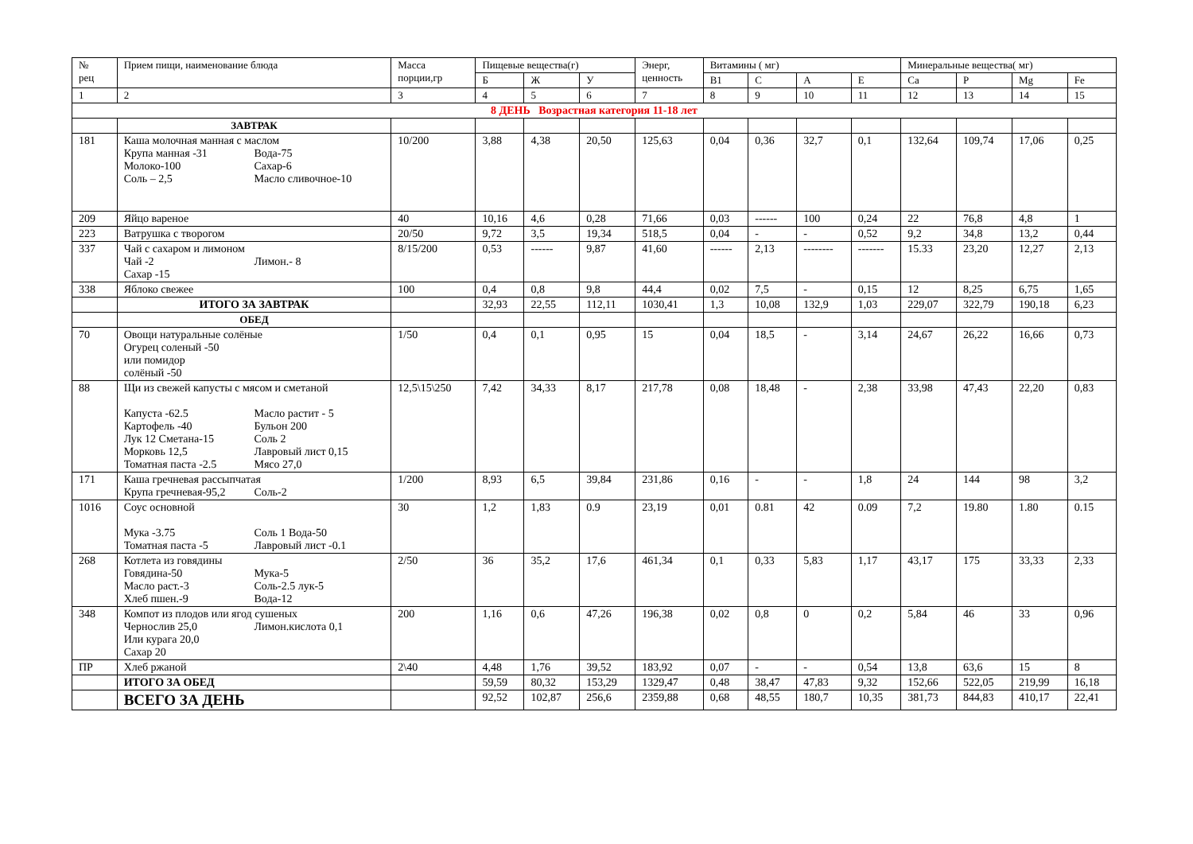| № рец | Прием пищи, наименование блюда | Масса порции,гр | Пищевые вещества(г) | | | Энерг, ценность | Витамины ( мг) | | | | Минеральные вещества( мг) | | | |
| --- | --- | --- | --- | --- | --- | --- | --- | --- | --- | --- | --- | --- | --- | --- |
| | | | Б | Ж | У | | B1 | C | A | E | Ca | P | Mg | Fe |
| 1 | 2 | 3 | 4 | 5 | 6 | 7 | 8 | 9 | 10 | 11 | 12 | 13 | 14 | 15 |
| 8 ДЕНЬ Возрастная категория 11-18 лет | | | | | | | | | | | | | | |
| | ЗАВТРАК | | | | | | | | | | | | | |
| 181 | Каша молочная манная с маслом Крупа манная -31 Молоко-100 Соль – 2,5 Вода-75 Сахар-6 Масло сливочное-10 | 10/200 | 3,88 | 4,38 | 20,50 | 125,63 | 0,04 | 0,36 | 32,7 | 0,1 | 132,64 | 109,74 | 17,06 | 0,25 |
| 209 | Яйцо вареное | 40 | 10,16 | 4,6 | 0,28 | 71,66 | 0,03 | ------ | 100 | 0,24 | 22 | 76,8 | 4,8 | 1 |
| 223 | Ватрушка с творогом | 20/50 | 9,72 | 3,5 | 19,34 | 518,5 | 0,04 | - | - | 0,52 | 9,2 | 34,8 | 13,2 | 0,44 |
| 337 | Чай с сахаром и лимоном Чай -2 Сахар -15 Лимон.- 8 | 8/15/200 | 0,53 | ------ | 9,87 | 41,60 | ------ | 2,13 | -------- | ------- | 15.33 | 23,20 | 12,27 | 2,13 |
| 338 | Яблоко свежее | 100 | 0,4 | 0,8 | 9,8 | 44,4 | 0,02 | 7,5 | - | 0,15 | 12 | 8,25 | 6,75 | 1,65 |
| | ИТОГО ЗА ЗАВТРАК | | 32,93 | 22,55 | 112,11 | 1030,41 | 1,3 | 10,08 | 132,9 | 1,03 | 229,07 | 322,79 | 190,18 | 6,23 |
| | ОБЕД | | | | | | | | | | | | | |
| 70 | Овощи натуральные солёные Огурец соленый -50 или помидор солёный -50 | 1/50 | 0,4 | 0,1 | 0,95 | 15 | 0,04 | 18,5 | - | 3,14 | 24,67 | 26,22 | 16,66 | 0,73 |
| 88 | Щи из свежей капусты с мясом и сметаной Капуста -62.5 Картофель -40 Лук 12 Сметана-15 Морковь 12,5 Томатная паста -2.5 Масло растит - 5 Бульон 200 Соль 2 Лавровый лист 0,15 Мясо 27,0 | 12,5\15\250 | 7,42 | 34,33 | 8,17 | 217,78 | 0,08 | 18,48 | - | 2,38 | 33,98 | 47,43 | 22,20 | 0,83 |
| 171 | Каша гречневая рассыпчатая Крупа гречневая-95,2 Соль-2 | 1/200 | 8,93 | 6,5 | 39,84 | 231,86 | 0,16 | - | - | 1,8 | 24 | 144 | 98 | 3,2 |
| 1016 | Соус основной Мука -3.75 Томатная паста -5 Соль 1 Вода-50 Лавровый лист -0.1 | 30 | 1,2 | 1,83 | 0.9 | 23,19 | 0,01 | 0.81 | 42 | 0.09 | 7,2 | 19.80 | 1.80 | 0.15 |
| 268 | Котлета из говядины Говядина-50 Масло раст.-3 Хлеб пшен.-9 Мука-5 Соль-2.5 лук-5 Вода-12 | 2/50 | 36 | 35,2 | 17,6 | 461,34 | 0,1 | 0,33 | 5,83 | 1,17 | 43,17 | 175 | 33,33 | 2,33 |
| 348 | Компот из плодов или ягод сушеных Чернослив 25,0 Или курага 20,0 Сахар 20 Лимон.кислота 0,1 | 200 | 1,16 | 0,6 | 47,26 | 196,38 | 0,02 | 0,8 | 0 | 0,2 | 5,84 | 46 | 33 | 0,96 |
| ПР | Хлеб ржаной | 2\40 | 4,48 | 1,76 | 39,52 | 183,92 | 0,07 | - | - | 0,54 | 13,8 | 63,6 | 15 | 8 |
| | ИТОГО ЗА ОБЕД | | 59,59 | 80,32 | 153,29 | 1329,47 | 0,48 | 38,47 | 47,83 | 9,32 | 152,66 | 522,05 | 219,99 | 16,18 |
| | ВСЕГО ЗА ДЕНЬ | | 92,52 | 102,87 | 256,6 | 2359,88 | 0,68 | 48,55 | 180,7 | 10,35 | 381,73 | 844,83 | 410,17 | 22,41 |